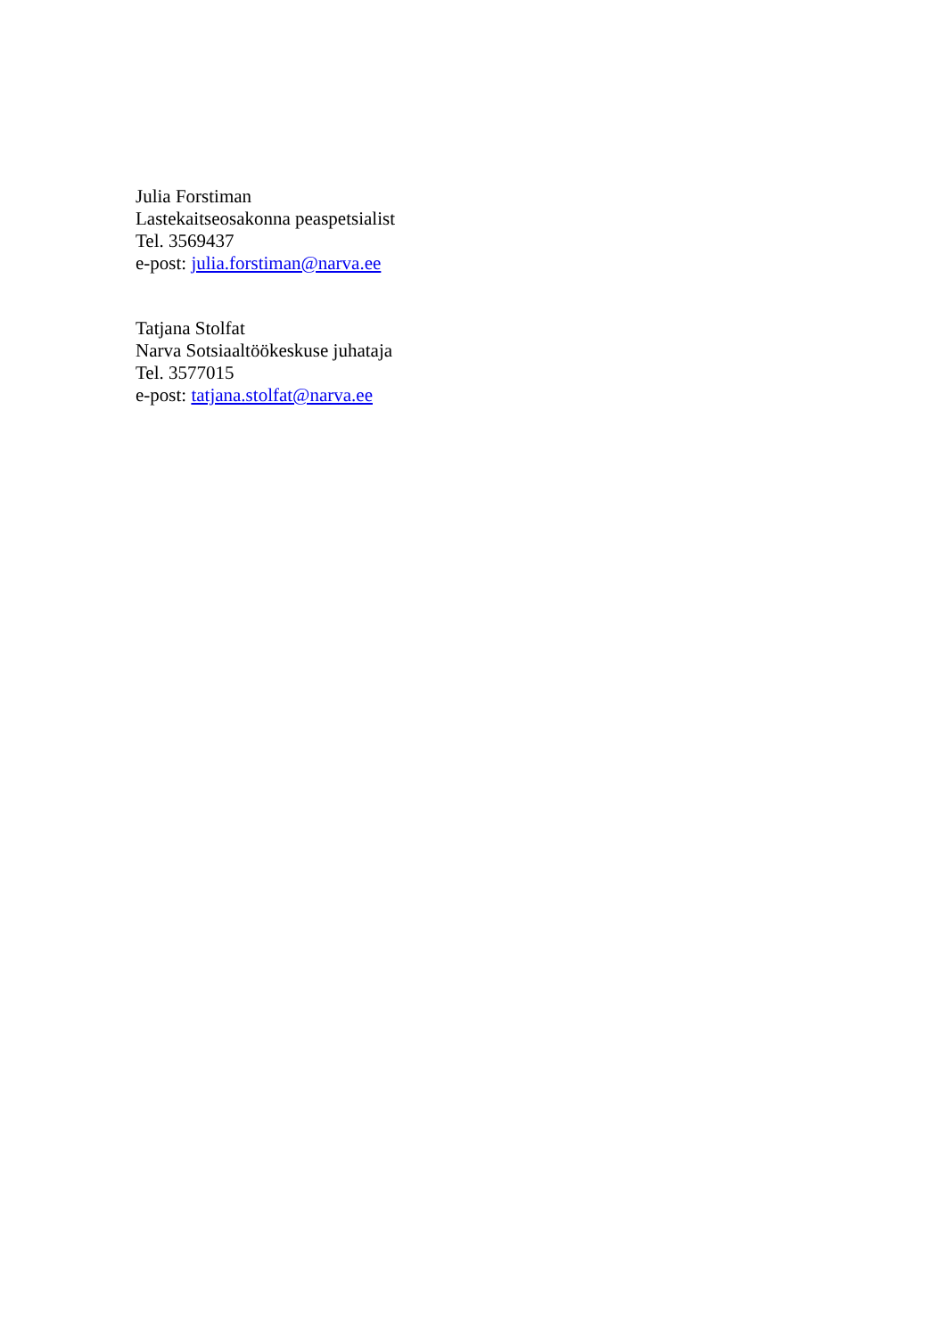Julia Forstiman
Lastekaitseosakonna peaspetsialist
Tel. 3569437
e-post: julia.forstiman@narva.ee
Tatjana Stolfat
Narva Sotsiaaltöökeskuse juhataja
Tel. 3577015
e-post: tatjana.stolfat@narva.ee